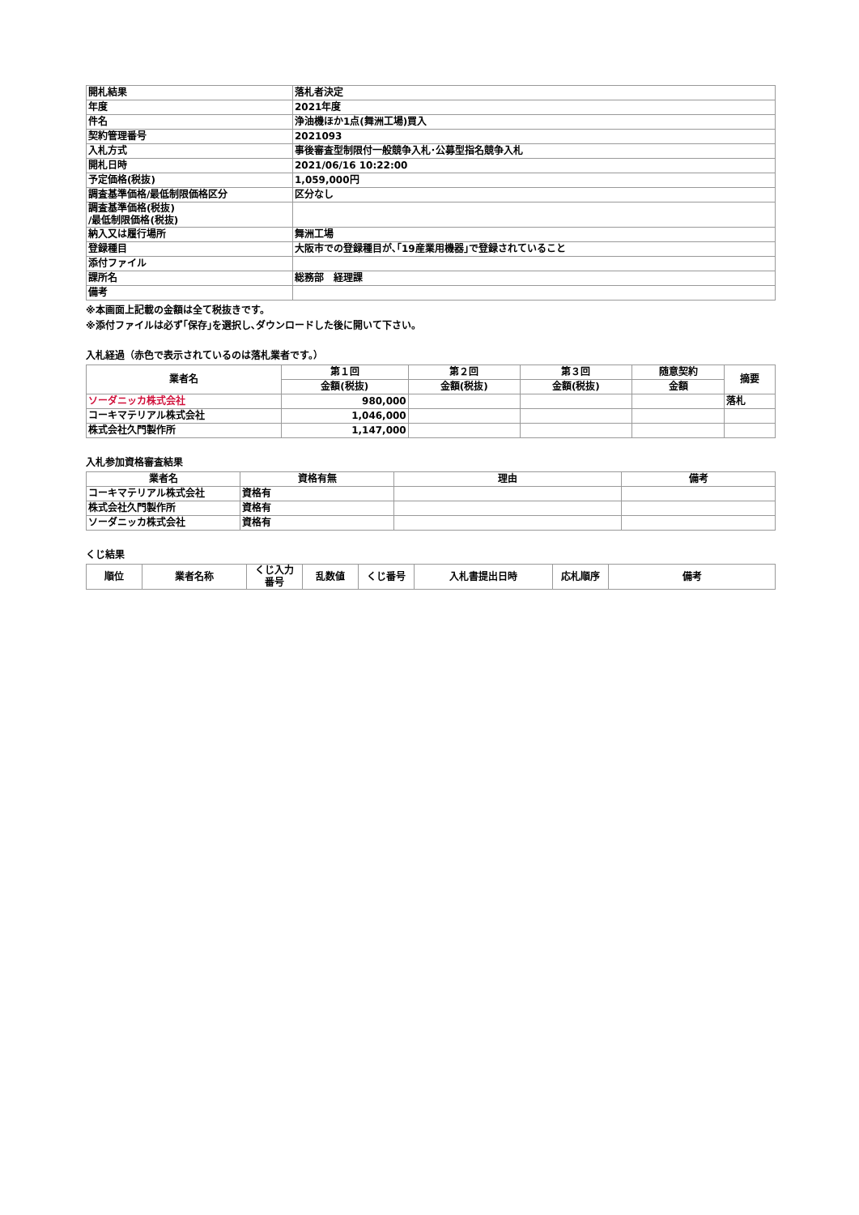| 開札結果 | 落札者決定 |
| 年度 | 2021年度 |
| 件名 | 浄油機ほか1点(舞洲工場)買入 |
| 契約管理番号 | 2021093 |
| 入札方式 | 事後審査型制限付一般競争入札･公募型指名競争入札 |
| 開札日時 | 2021/06/16 10:22:00 |
| 予定価格(税抜) | 1,059,000円 |
| 調査基準価格/最低制限価格区分 | 区分なし |
| 調査基準価格(税抜) /最低制限価格(税抜) | |
| 納入又は履行場所 | 舞洲工場 |
| 登録種目 | 大阪市での登録種目が､｢19産業用機器｣で登録されていること |
| 添付ファイル | |
| 課所名 | 総務部 経理課 |
| 備考 | |
※本画面上記載の金額は全て税抜きです。
※添付ファイルは必ず｢保存｣を選択し､ダウンロードした後に開いて下さい。
入札経過（赤色で表示されているのは落札業者です。）
| 業者名 | 第１回 | 第２回 | 第３回 | 随意契約 | 摘要 |
| --- | --- | --- | --- | --- | --- |
| | 金額(税抜) | 金額(税抜) | 金額(税抜) | 金額 | |
| ソーダニッカ株式会社 | 980,000 | | | | 落札 |
| コーキマテリアル株式会社 | 1,046,000 | | | | |
| 株式会社久門製作所 | 1,147,000 | | | | |
入札参加資格審査結果
| 業者名 | 資格有無 | 理由 | 備考 |
| --- | --- | --- | --- |
| コーキマテリアル株式会社 | 資格有 | | |
| 株式会社久門製作所 | 資格有 | | |
| ソーダニッカ株式会社 | 資格有 | | |
くじ結果
| 順位 | 業者名称 | くじ入力 番号 | 乱数値 | くじ番号 | 入札書提出日時 | 応札順序 | 備考 |
| --- | --- | --- | --- | --- | --- | --- | --- |